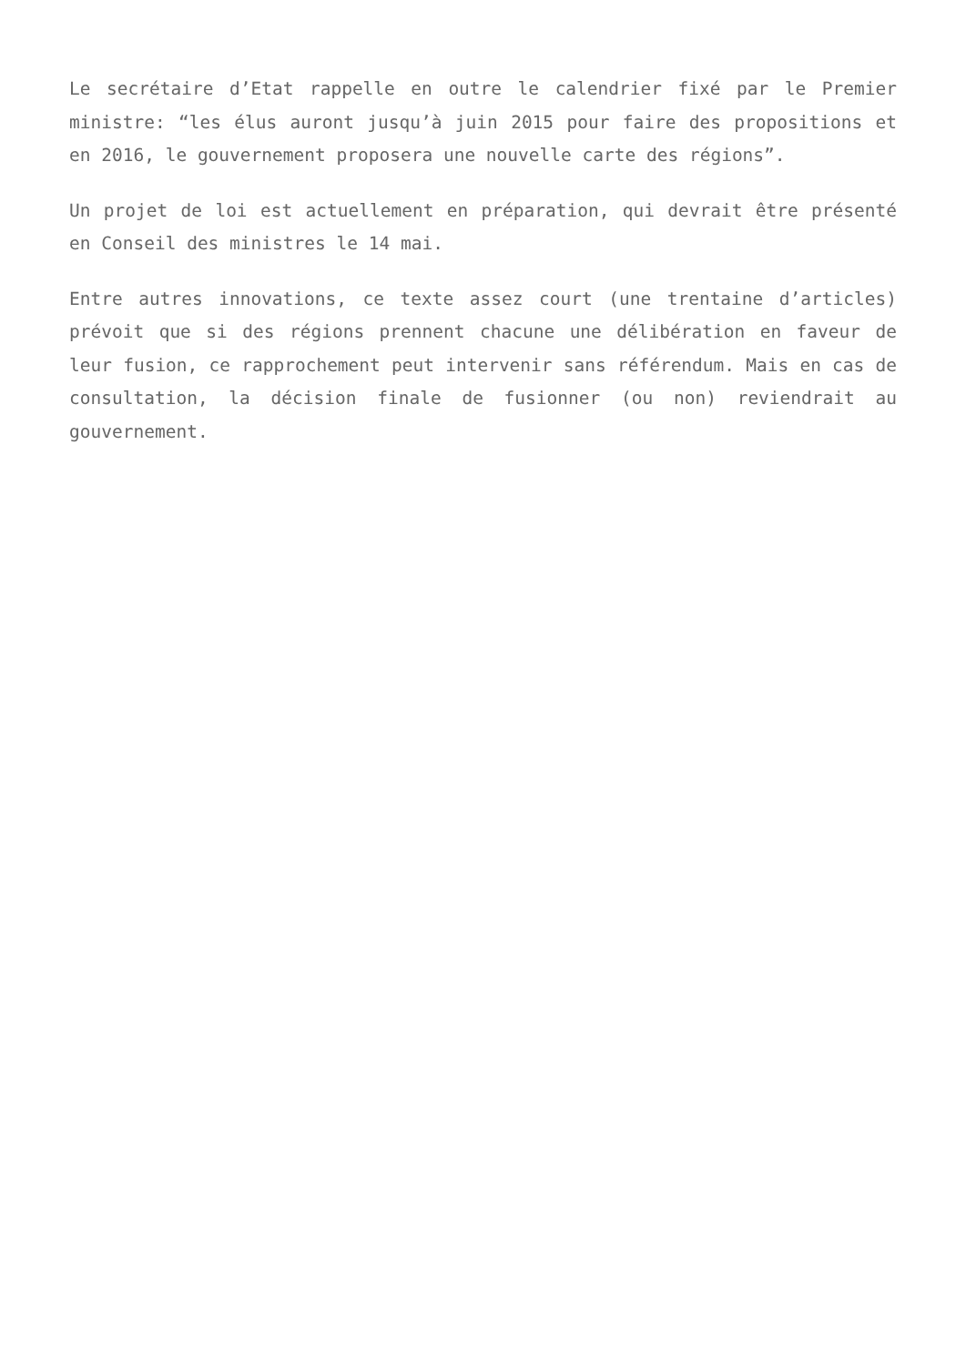Le secrétaire d’Etat rappelle en outre le calendrier fixé par le Premier ministre: “les élus auront jusqu’à juin 2015 pour faire des propositions et en 2016, le gouvernement proposera une nouvelle carte des régions”.
Un projet de loi est actuellement en préparation, qui devrait être présenté en Conseil des ministres le 14 mai.
Entre autres innovations, ce texte assez court (une trentaine d’articles) prévoit que si des régions prennent chacune une délibération en faveur de leur fusion, ce rapprochement peut intervenir sans référendum. Mais en cas de consultation, la décision finale de fusionner (ou non) reviendrait au gouvernement.